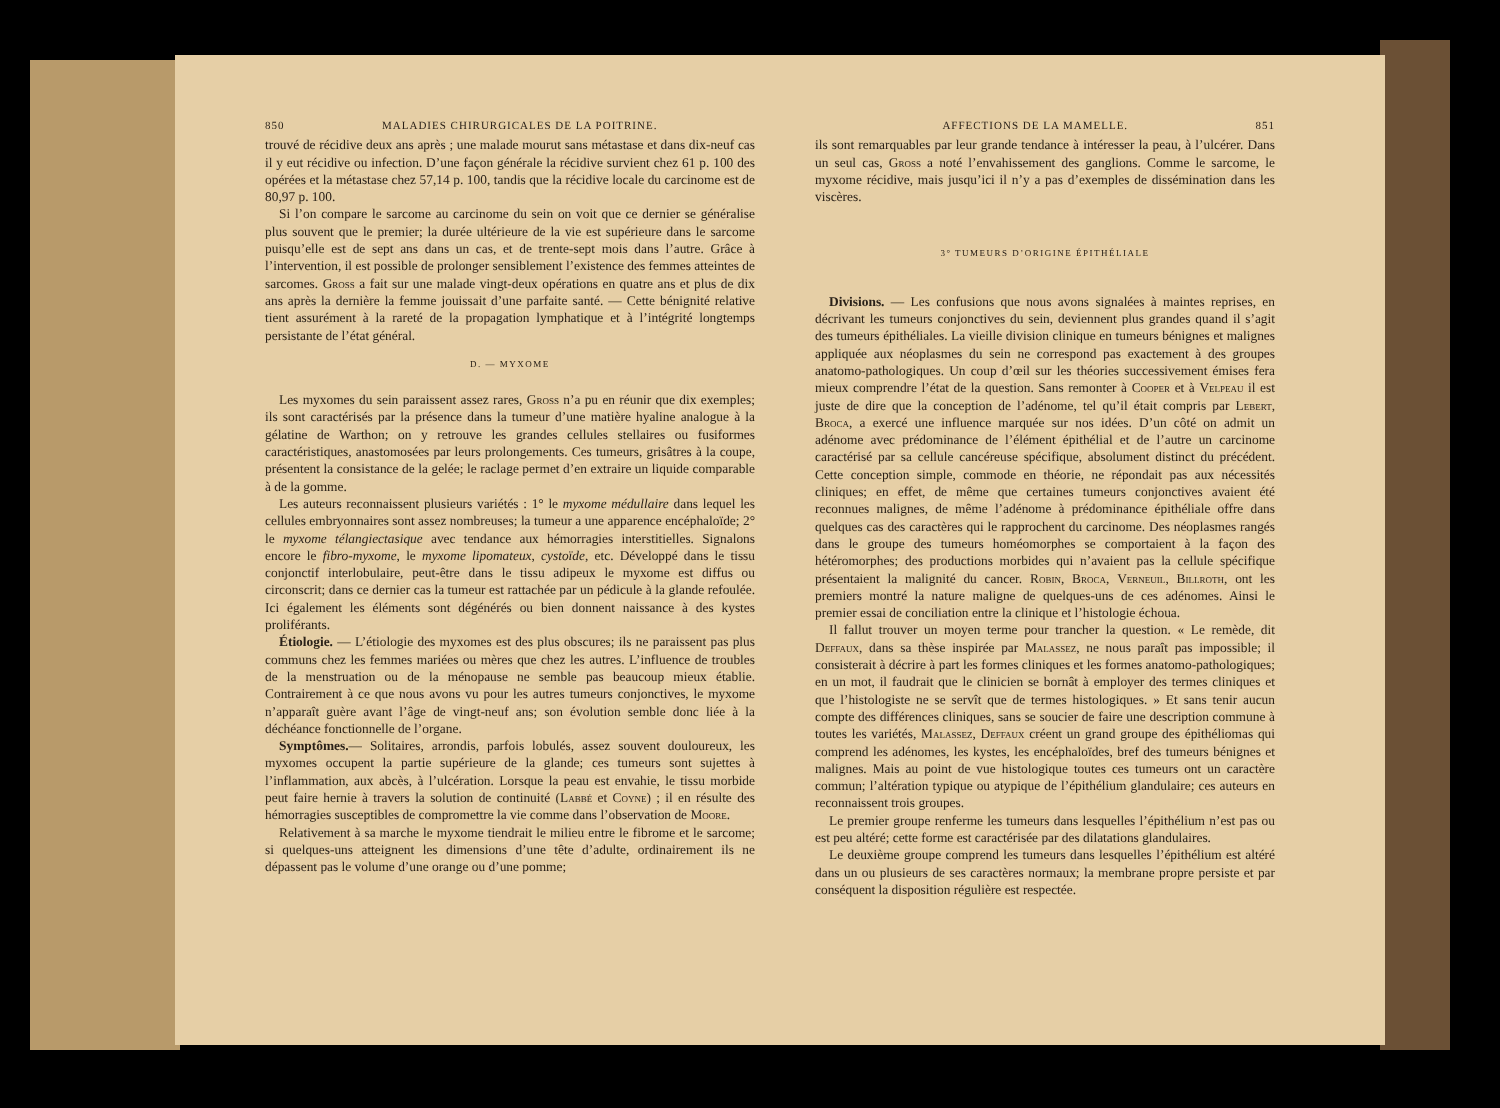850 MALADIES CHIRURGICALES DE LA POITRINE.
trouvé de récidive deux ans après ; une malade mourut sans métastase et dans dix-neuf cas il y eut récidive ou infection. D’une façon générale la récidive survient chez 61 p. 100 des opérées et la métastase chez 57,14 p. 100, tandis que la récidive locale du carcinome est de 80,97 p. 100.
Si l’on compare le sarcome au carcinome du sein on voit que ce dernier se généralise plus souvent que le premier; la durée ultérieure de la vie est supérieure dans le sarcome puisqu’elle est de sept ans dans un cas, et de trente-sept mois dans l’autre. Grâce à l’intervention, il est possible de prolonger sensiblement l’existence des femmes atteintes de sarcomes. Gross a fait sur une malade vingt-deux opérations en quatre ans et plus de dix ans après la dernière la femme jouissait d’une parfaite santé. — Cette bénignité relative tient assurément à la rareté de la propagation lymphatique et à l’intégrité longtemps persistante de l’état général.
D. — MYXOME
Les myxomes du sein paraissent assez rares, Gross n’a pu en réunir que dix exemples; ils sont caractérisés par la présence dans la tumeur d’une matière hyaline analogue à la gélatine de Warthon; on y retrouve les grandes cellules stellaires ou fusiformes caractéristiques, anastomosées par leurs prolongements. Ces tumeurs, grisâtres à la coupe, présentent la consistance de la gelée; le raclage permet d’en extraire un liquide comparable à de la gomme.
Les auteurs reconnaissent plusieurs variétés : 1° le myxome médullaire dans lequel les cellules embryonnaires sont assez nombreuses; la tumeur a une apparence encéphaloïde; 2° le myxome télangiectasique avec tendance aux hémorragies interstitielles. Signalons encore le fibro-myxome, le myxome lipomateux, cystoïde, etc. Développé dans le tissu conjonctif interlobulaire, peut-être dans le tissu adipeux le myxome est diffus ou circonscrit; dans ce dernier cas la tumeur est rattachée par un pédicule à la glande refoulée. Ici également les éléments sont dégénérés ou bien donnent naissance à des kystes proliférants.
Étiologie. — L’étiologie des myxomes est des plus obscures; ils ne paraissent pas plus communs chez les femmes mariées ou mères que chez les autres. L’influence de troubles de la menstruation ou de la ménopause ne semble pas beaucoup mieux établie. Contrairement à ce que nous avons vu pour les autres tumeurs conjonctives, le myxome n’apparaît guère avant l’âge de vingt-neuf ans; son évolution semble donc liée à la déchéance fonctionnelle de l’organe.
Symptômes.— Solitaires, arrondis, parfois lobulés, assez souvent douloureux, les myxomes occupent la partie supérieure de la glande; ces tumeurs sont sujettes à l’inflammation, aux abcès, à l’ulcération. Lorsque la peau est envahie, le tissu morbide peut faire hernie à travers la solution de continuité (Labbé et Coyne) ; il en résulte des hémorragies susceptibles de compromettre la vie comme dans l’observation de Moore.
Relativement à sa marche le myxome tiendrait le milieu entre le fibrome et le sarcome; si quelques-uns atteignent les dimensions d’une tête d’adulte, ordinairement ils ne dépassent pas le volume d’une orange ou d’une pomme;
AFFECTIONS DE LA MAMELLE. 851
ils sont remarquables par leur grande tendance à intéresser la peau, à l’ulcérer. Dans un seul cas, Gross a noté l’envahissement des ganglions. Comme le sarcome, le myxome récidive, mais jusqu’ici il n’y a pas d’exemples de dissémination dans les viscères.
3° TUMEURS D’ORIGINE ÉPITHÉLIALE
Divisions. — Les confusions que nous avons signalées à maintes reprises, en décrivant les tumeurs conjonctives du sein, deviennent plus grandes quand il s’agit des tumeurs épithéliales. La vieille division clinique en tumeurs bénignes et malignes appliquée aux néoplasmes du sein ne correspond pas exactement à des groupes anatomo-pathologiques. Un coup d’œil sur les théories successivement émises fera mieux comprendre l’état de la question. Sans remonter à Cooper et à Velpeau il est juste de dire que la conception de l’adénome, tel qu’il était compris par Lebert, Broca, a exercé une influence marquée sur nos idées. D’un côté on admit un adénome avec prédominance de l’élément épithélial et de l’autre un carcinome caractérisé par sa cellule cancéreuse spécifique, absolument distinct du précédent. Cette conception simple, commode en théorie, ne répondait pas aux nécessités cliniques; en effet, de même que certaines tumeurs conjonctives avaient été reconnues malignes, de même l’adénome à prédominance épithéliale offre dans quelques cas des caractères qui le rapprochent du carcinome. Des néoplasmes rangés dans le groupe des tumeurs homéomorphes se comportaient à la façon des hétéromorphes; des productions morbides qui n’avaient pas la cellule spécifique présentaient la malignité du cancer. Robin, Broca, Verneuil, Billroth, ont les premiers montré la nature maligne de quelques-uns de ces adénomes. Ainsi le premier essai de conciliation entre la clinique et l’histologie échoua.
Il fallut trouver un moyen terme pour trancher la question. « Le remède, dit Deffaux, dans sa thèse inspirée par Malassez, ne nous paraît pas impossible; il consisterait à décrire à part les formes cliniques et les formes anatomo-pathologiques; en un mot, il faudrait que le clinicien se bornât à employer des termes cliniques et que l’histologiste ne se servît que de termes histologiques. » Et sans tenir aucun compte des différences cliniques, sans se soucier de faire une description commune à toutes les variétés, Malassez, Deffaux créent un grand groupe des épithéliomas qui comprend les adénomes, les kystes, les encéphaloïdes, bref des tumeurs bénignes et malignes. Mais au point de vue histologique toutes ces tumeurs ont un caractère commun; l’altération typique ou atypique de l’épithélium glandulaire; ces auteurs en reconnaissent trois groupes.
Le premier groupe renferme les tumeurs dans lesquelles l’épithélium n’est pas ou est peu altéré; cette forme est caractérisée par des dilatations glandulaires.
Le deuxième groupe comprend les tumeurs dans lesquelles l’épithélium est altéré dans un ou plusieurs de ses caractères normaux; la membrane propre persiste et par conséquent la disposition régulière est respectée.